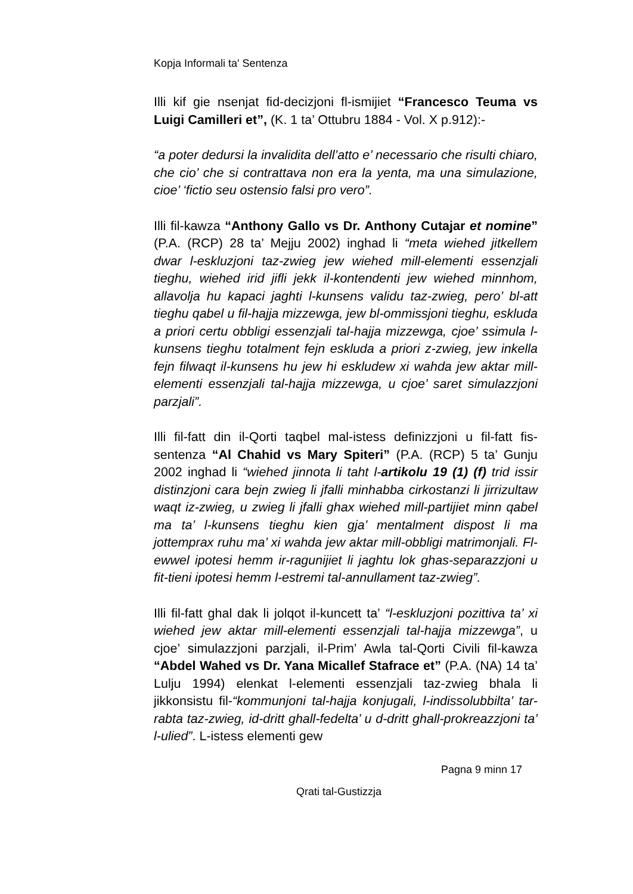Kopja Informali ta' Sentenza
Illi kif gie nsenjat fid-decizjoni fl-ismijiet “Francesco Teuma vs Luigi Camilleri et”, (K. 1 ta’ Ottubru 1884 - Vol. X p.912):-
“a poter dedursi la invalidita dell’atto e’ necessario che risulti chiaro, che cio’ che si contrattava non era la yenta, ma una simulazione, cioe’ ‘fictio seu ostensio falsi pro vero”.
Illi fil-kawza “Anthony Gallo vs Dr. Anthony Cutajar et nomine” (P.A. (RCP) 28 ta’ Mejju 2002) inghad li “meta wiehed jitkellem dwar l-eskluzjoni taz-zwieg jew wiehed mill-elementi essenzjali tieghu, wiehed irid jifli jekk il-kontendenti jew wiehed minnhom, allavolja hu kapaci jaghti l-kunsens validu taz-zwieg, pero’ bl-att tieghu qabel u fil-hajja mizzewga, jew bl-ommissjoni tieghu, eskluda a priori certu obbligi essenzjali tal-hajja mizzewga, cjoe’ ssimula l-kunsens tieghu totalment fejn eskluda a priori z-zwieg, jew inkella fejn filwaqt il-kunsens hu jew hi eskludew xi wahda jew aktar mill-elementi essenzjali tal-hajja mizzewga, u cjoe’ saret simulazzjoni parzjali”.
Illi fil-fatt din il-Qorti taqbel mal-istess definizzjoni u fil-fatt fis-sentenza “Al Chahid vs Mary Spiteri” (P.A. (RCP) 5 ta’ Gunju 2002 inghad li “wiehed jinnota li taht l-artikolu 19 (1) (f) trid issir distinzjoni cara bejn zwieg li jfalli minhabba cirkostanzi li jirrizultaw waqt iz-zwieg, u zwieg li jfalli ghax wiehed mill-partijiet minn qabel ma ta’ l-kunsens tieghu kien gja’ mentalment dispost li ma jottemprax ruhu ma’ xi wahda jew aktar mill-obbligi matrimonjali. Fl-ewwel ipotesi hemm ir-ragunijiet li jaghtu lok ghas-separazzjoni u fit-tieni ipotesi hemm l-estremi tal-annullament taz-zwieg”.
Illi fil-fatt ghal dak li jolqot il-kuncett ta’ “l-eskluzjoni pozittiva ta’ xi wiehed jew aktar mill-elementi essenzjali tal-hajja mizzewga”, u cjoe’ simulazzjoni parzjali, il-Prim’ Awla tal-Qorti Civili fil-kawza “Abdel Wahed vs Dr. Yana Micallef Stafrace et” (P.A. (NA) 14 ta’ Lulju 1994) elenkat l-elementi essenzjali taz-zwieg bhala li jikkonsistu fil-“kommunjoni tal-hajja konjugali, l-indissolubbilta’ tar-rabta taz-zwieg, id-dritt ghall-fedelta’ u d-dritt ghall-prokreazzjoni ta’ l-ulied”. L-istess elementi gew
Pagna 9 minn 17
Qrati tal-Gustizzja